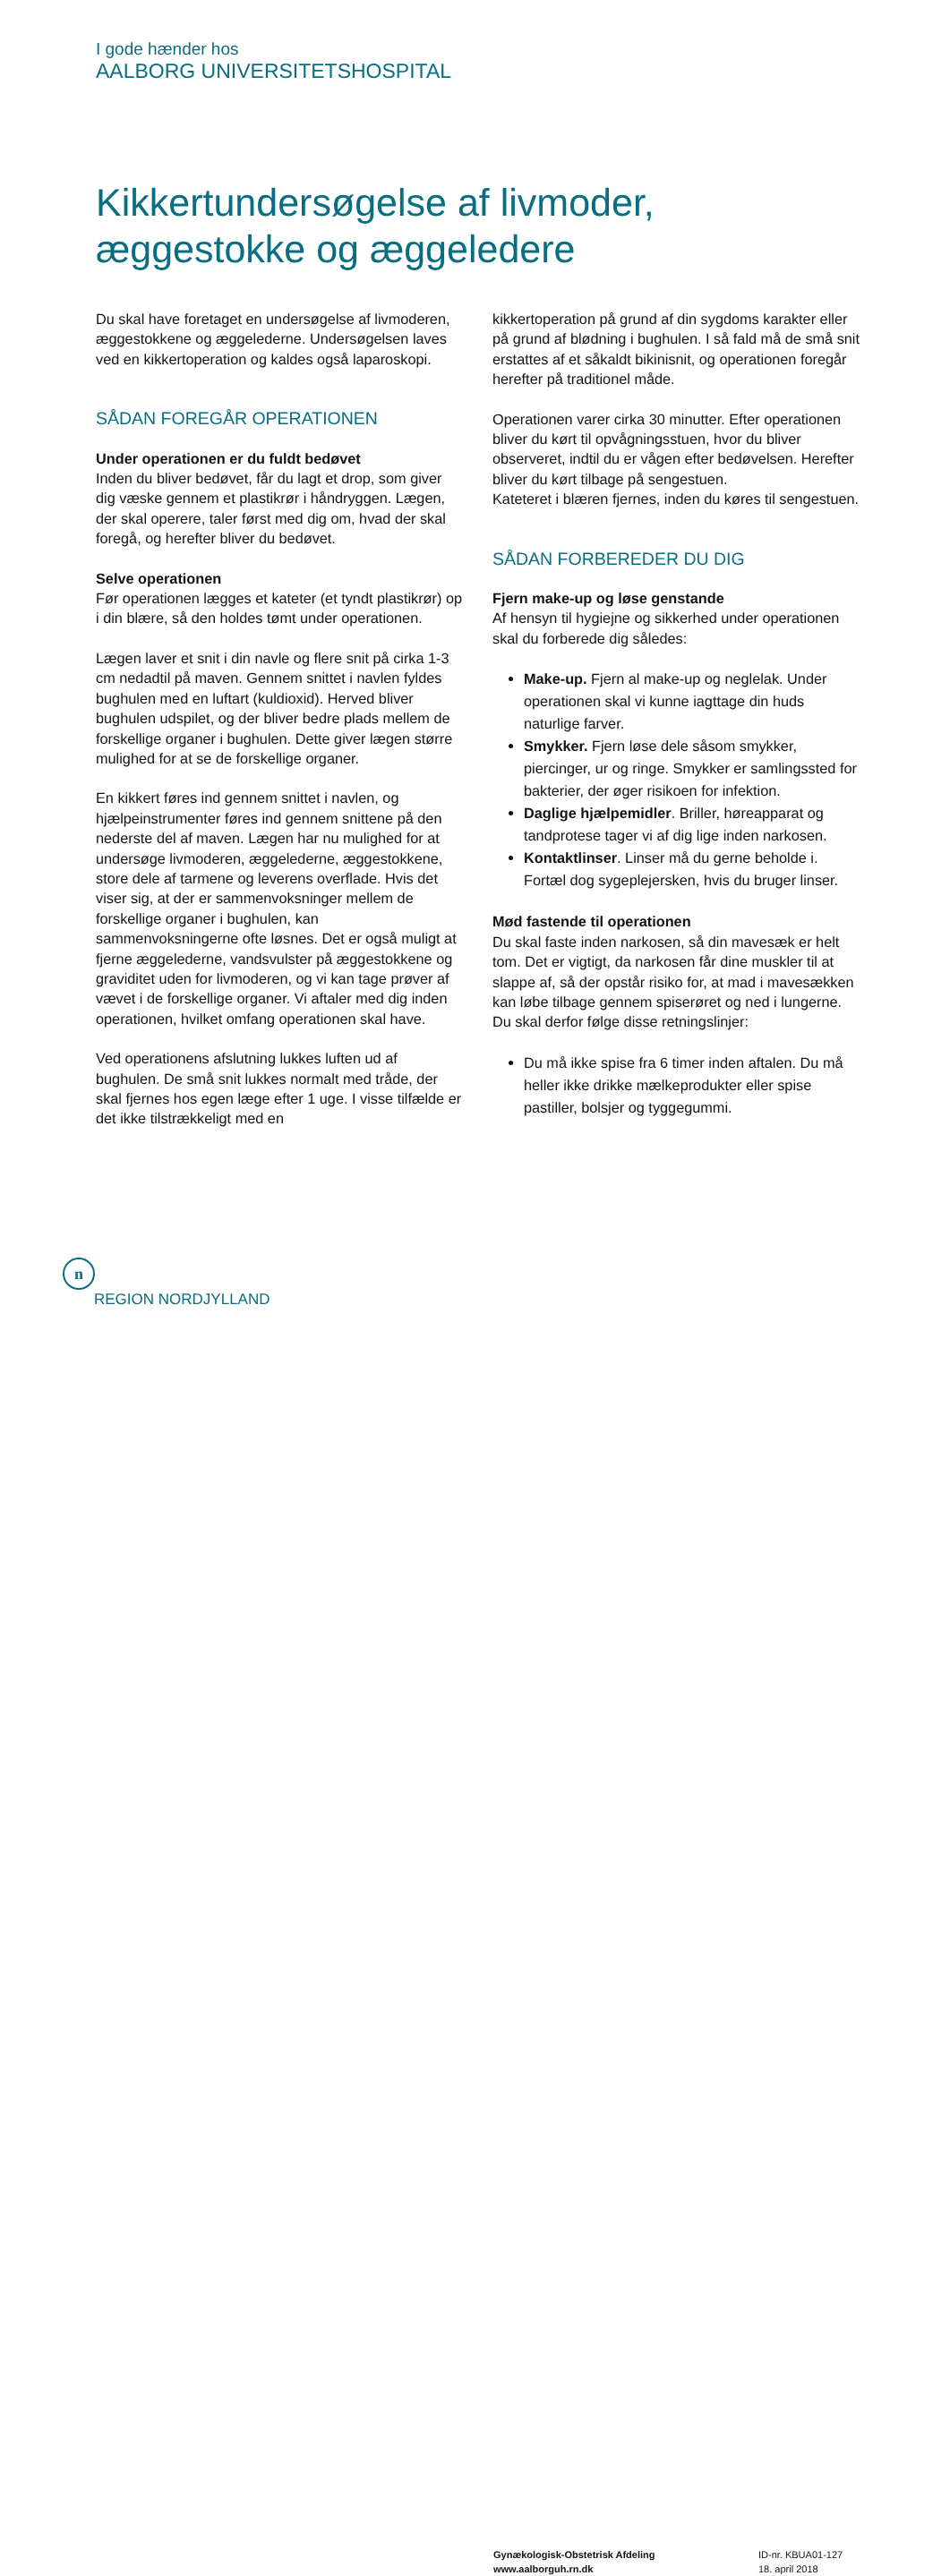I gode hænder hos
AALBORG UNIVERSITETSHOSPITAL
Kikkertundersøgelse af livmoder,
æggestokke og æggeledere
Du skal have foretaget en undersøgelse af livmoderen, æggestokkene og æggelederne. Undersøgelsen laves ved en kikkertoperation og kaldes også laparoskopi.
SÅDAN FOREGÅR OPERATIONEN
Under operationen er du fuldt bedøvet
Inden du bliver bedøvet, får du lagt et drop, som giver dig væske gennem et plastikrør i håndryggen. Lægen, der skal operere, taler først med dig om, hvad der skal foregå, og herefter bliver du bedøvet.
Selve operationen
Før operationen lægges et kateter (et tyndt plastikrør) op i din blære, så den holdes tømt under operationen.
Lægen laver et snit i din navle og flere snit på cirka 1-3 cm nedadtil på maven. Gennem snittet i navlen fyldes bughulen med en luftart (kuldioxid). Herved bliver bughulen udspilet, og der bliver bedre plads mellem de forskellige organer i bughulen. Dette giver lægen større mulighed for at se de forskellige organer.
En kikkert føres ind gennem snittet i navlen, og hjælpeinstrumenter føres ind gennem snittene på den nederste del af maven. Lægen har nu mulighed for at undersøge livmoderen, æggelederne, æggestokkene, store dele af tarmene og leverens overflade. Hvis det viser sig, at der er sammenvoksninger mellem de forskellige organer i bughulen, kan sammenvoksningerne ofte løsnes. Det er også muligt at fjerne æggelederne, vandsvulster på æggestokkene og graviditet uden for livmoderen, og vi kan tage prøver af vævet i de forskellige organer. Vi aftaler med dig inden operationen, hvilket omfang operationen skal have.
Ved operationens afslutning lukkes luften ud af bughulen. De små snit lukkes normalt med tråde, der skal fjernes hos egen læge efter 1 uge. I visse tilfælde er det ikke tilstrækkeligt med en
kikkertoperation på grund af din sygdoms karakter eller på grund af blødning i bughulen. I så fald må de små snit erstattes af et såkaldt bikinisnit, og operationen foregår herefter på traditionel måde.
Operationen varer cirka 30 minutter. Efter operationen bliver du kørt til opvågningsstuen, hvor du bliver observeret, indtil du er vågen efter bedøvelsen. Herefter bliver du kørt tilbage på sengestuen.
Kateteret i blæren fjernes, inden du køres til sengestuen.
SÅDAN FORBEREDER DU DIG
Fjern make-up og løse genstande
Af hensyn til hygiejne og sikkerhed under operationen skal du forberede dig således:
Make-up. Fjern al make-up og neglelak. Under operationen skal vi kunne iagttage din huds naturlige farver.
Smykker. Fjern løse dele såsom smykker, piercinger, ur og ringe. Smykker er samlingssted for bakterier, der øger risikoen for infektion.
Daglige hjælpemidler. Briller, høreapparat og tandprotese tager vi af dig lige inden narkosen.
Kontaktlinser. Linser må du gerne beholde i. Fortæl dog sygeplejersken, hvis du bruger linser.
Mød fastende til operationen
Du skal faste inden narkosen, så din mavesæk er helt tom. Det er vigtigt, da narkosen får dine muskler til at slappe af, så der opstår risiko for, at mad i mavesækken kan løbe tilbage gennem spiserøret og ned i lungerne. Du skal derfor følge disse retningslinjer:
Du må ikke spise fra 6 timer inden aftalen. Du må heller ikke drikke mælkeprodukter eller spise pastiller, bolsjer og tyggegummi.
n
REGION NORDJYLLAND
Gynækologisk-Obstetrisk Afdeling
www.aalborguh.rn.dk
ID-nr. KBUA01-127
18. april 2018